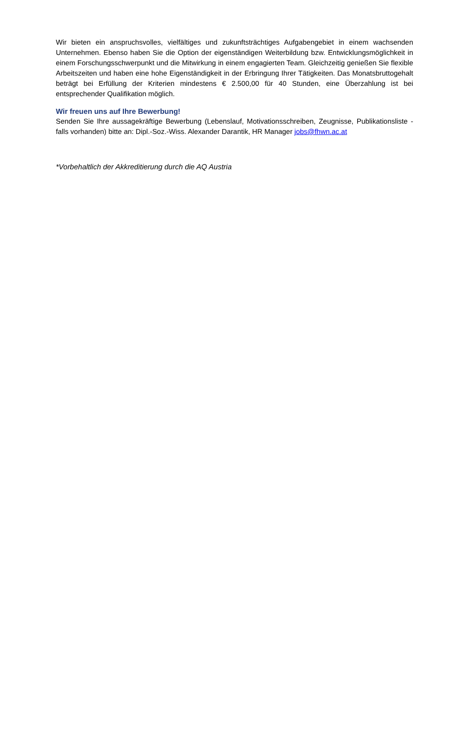Wir bieten ein anspruchsvolles, vielfältiges und zukunftsträchtiges Aufgabengebiet in einem wachsenden Unternehmen. Ebenso haben Sie die Option der eigenständigen Weiterbildung bzw. Entwicklungsmöglichkeit in einem Forschungsschwerpunkt und die Mitwirkung in einem engagierten Team. Gleichzeitig genießen Sie flexible Arbeitszeiten und haben eine hohe Eigenständigkeit in der Erbringung Ihrer Tätigkeiten. Das Monatsbruttogehalt beträgt bei Erfüllung der Kriterien mindestens € 2.500,00 für 40 Stunden, eine Überzahlung ist bei entsprechender Qualifikation möglich.
Wir freuen uns auf Ihre Bewerbung!
Senden Sie Ihre aussagekräftige Bewerbung (Lebenslauf, Motivationsschreiben, Zeugnisse, Publikationsliste -falls vorhanden) bitte an: Dipl.-Soz.-Wiss. Alexander Darantik, HR Manager jobs@fhwn.ac.at
*Vorbehaltlich der Akkreditierung durch die AQ Austria